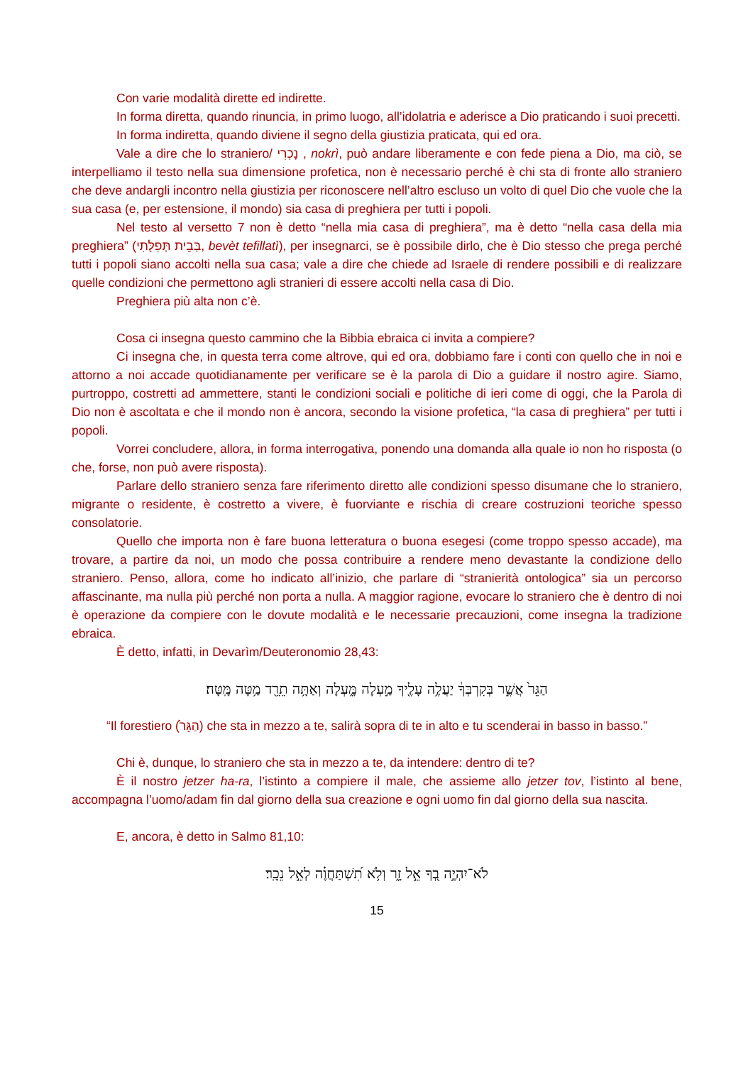Con varie modalità dirette ed indirette.
In forma diretta, quando rinuncia, in primo luogo, all’idolatria e aderisce a Dio praticando i suoi precetti.
In forma indiretta, quando diviene il segno della giustizia praticata, qui ed ora.
Vale a dire che lo straniero/ נָכְרִי , nokrì, può andare liberamente e con fede piena a Dio, ma ciò, se interpelliamo il testo nella sua dimensione profetica, non è necessario perché è chi sta di fronte allo straniero che deve andargli incontro nella giustizia per riconoscere nell’altro escluso un volto di quel Dio che vuole che la sua casa (e, per estensione, il mondo) sia casa di preghiera per tutti i popoli.
Nel testo al versetto 7 non è detto “nella mia casa di preghiera”, ma è detto “nella casa della mia preghiera” (בְּבֵית תְּפִלָּתִי, bevèt tefillatì), per insegnarci, se è possibile dirlo, che è Dio stesso che prega perché tutti i popoli siano accolti nella sua casa; vale a dire che chiede ad Israele di rendere possibili e di realizzare quelle condizioni che permettono agli stranieri di essere accolti nella casa di Dio.
Preghiera più alta non c’è.
Cosa ci insegna questo cammino che la Bibbia ebraica ci invita a compiere?
Ci insegna che, in questa terra come altrove, qui ed ora, dobbiamo fare i conti con quello che in noi e attorno a noi accade quotidianamente per verificare se è la parola di Dio a guidare il nostro agire. Siamo, purtroppo, costretti ad ammettere, stanti le condizioni sociali e politiche di ieri come di oggi, che la Parola di Dio non è ascoltata e che il mondo non è ancora, secondo la visione profetica, “la casa di preghiera” per tutti i popoli.
Vorrei concludere, allora, in forma interrogativa, ponendo una domanda alla quale io non ho risposta (o che, forse, non può avere risposta).
Parlare dello straniero senza fare riferimento diretto alle condizioni spesso disumane che lo straniero, migrante o residente, è costretto a vivere, è fuorviante e rischia di creare costruzioni teoriche spesso consolatorie.
Quello che importa non è fare buona letteratura o buona esegesi (come troppo spesso accade), ma trovare, a partire da noi, un modo che possa contribuire a rendere meno devastante la condizione dello straniero. Penso, allora, come ho indicato all’inizio, che parlare di “stranierità ontologica” sia un percorso affascinante, ma nulla più perché non porta a nulla. A maggior ragione, evocare lo straniero che è dentro di noi è operazione da compiere con le dovute modalità e le necessarie precauzioni, come insegna la tradizione ebraica.
È detto, infatti, in Devarìm/Deuteronomio 28,43:
הַגֵּר֙ אֲשֶׁ֣ר בְּקִרְבְּךָ֔ יַעֲלֶ֥ה עָלֶ֖יךָ מַ֣עְלָה מָּ֑עְלָה וְאַתָּ֥ה תֵרֵ֖ד מַ֥טָּה מָּֽטָּה׃
“Il forestiero (הַגֵּר֙) che sta in mezzo a te, salirà sopra di te in alto e tu scenderai in basso in basso.”
Chi è, dunque, lo straniero che sta in mezzo a te, da intendere: dentro di te?
È il nostro jetzer ha-ra, l’istinto a compiere il male, che assieme allo jetzer tov, l’istinto al bene, accompagna l’uomo/adam fin dal giorno della sua creazione e ogni uomo fin dal giorno della sua nascita.
E, ancora, è detto in Salmo 81,10:
לֹא־יִהְיֶ֣ה בְ֭ךָ אֵ֣ל זָ֑ר וְלֹ֥א תִ֝שְׁתַּחֲוֶ֗ה לְאֵ֣ל נֵכָֽר׃
15